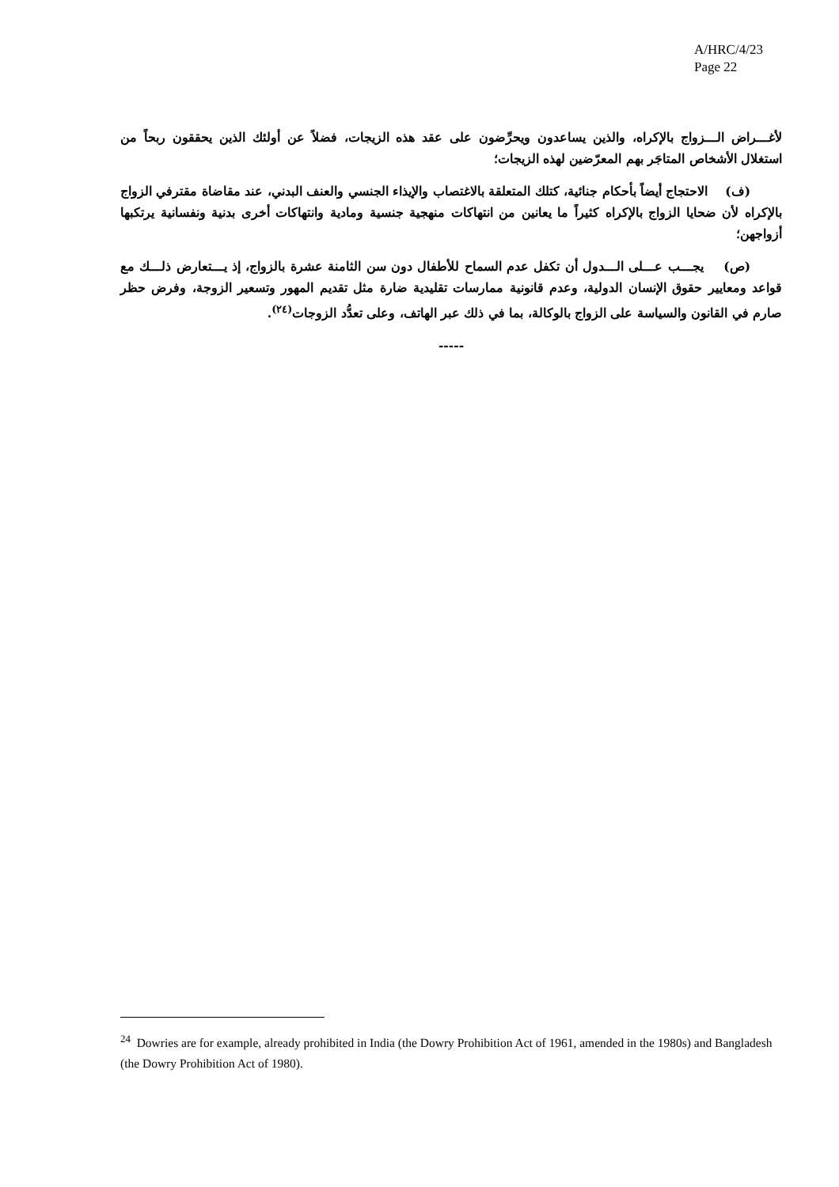A/HRC/4/23
Page 22
لأغـــراض الـــزواج بالإكراه، والذين يساعدون ويحرِّضون على عقد هذه الزيجات، فضلاً عن أولئك الذين يحققون ربحاً من استغلال الأشخاص المتاجَر بهم المعرّضين لهذه الزيجات؛
(ف) الاحتجاج أيضاً بأحكام جنائية، كتلك المتعلقة بالاغتصاب والإيذاء الجنسي والعنف البدني، عند مقاضاة مقترفي الزواج بالإكراه لأن ضحايا الزواج بالإكراه كثيراً ما يعانين من انتهاكات منهجية جنسية ومادية وانتهاكات أخرى بدنية ونفسانية يرتكبها أزواجهن؛
(ص) يجـــب عـــلى الـــدول أن تكفل عدم السماح للأطفال دون سن الثامنة عشرة بالزواج، إذ يـــتعارض ذلـــك مع قواعد ومعايير حقوق الإنسان الدولية، وعدم قانونية ممارسات تقليدية ضارة مثل تقديم المهور وتسعير الزوجة، وفرض حظر صارم في القانون والسياسة على الزواج بالوكالة، بما في ذلك عبر الهاتف، وعلى تعدُّد الزوجات<sup>(٢٤)</sup>.
-----
<sup>24</sup> Dowries are for example, already prohibited in India (the Dowry Prohibition Act of 1961, amended in the 1980s) and Bangladesh (the Dowry Prohibition Act of 1980).